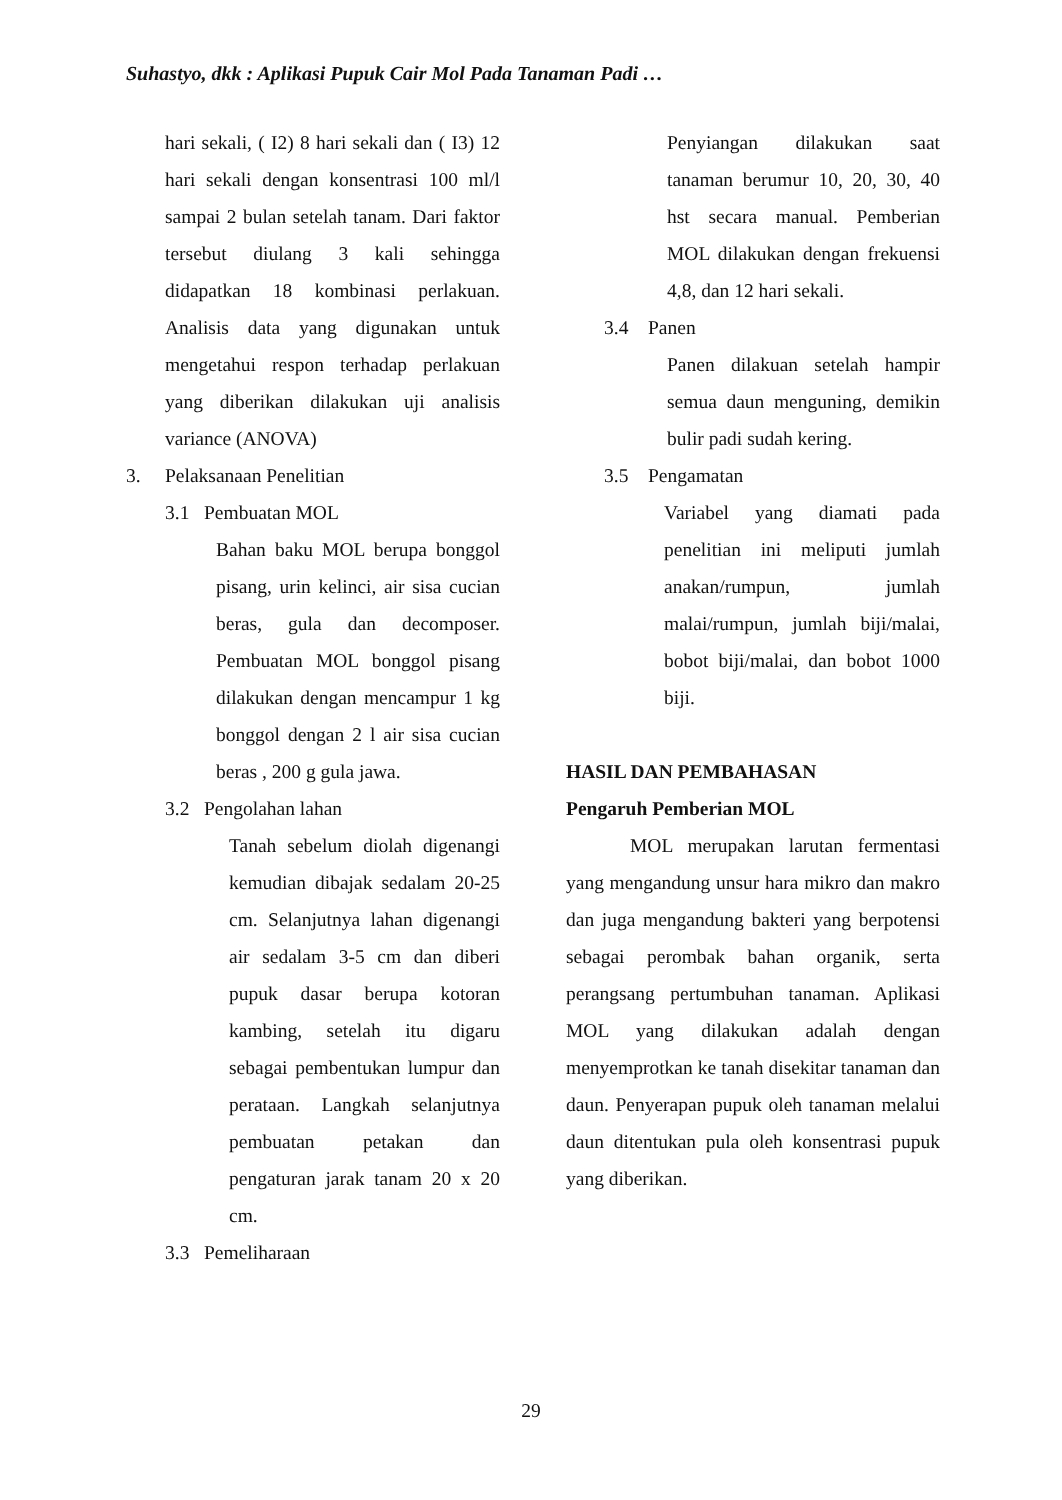Suhastyo, dkk : Aplikasi Pupuk Cair Mol Pada Tanaman Padi …
hari sekali, ( I2) 8 hari sekali dan ( I3) 12 hari sekali dengan konsentrasi 100 ml/l sampai 2 bulan setelah tanam. Dari faktor tersebut diulang 3 kali sehingga didapatkan 18 kombinasi perlakuan. Analisis data yang digunakan untuk mengetahui respon terhadap perlakuan yang diberikan dilakukan uji analisis variance (ANOVA)
3. Pelaksanaan Penelitian
3.1 Pembuatan MOL
Bahan baku MOL berupa bonggol pisang, urin kelinci, air sisa cucian beras, gula dan decomposer. Pembuatan MOL bonggol pisang dilakukan dengan mencampur 1 kg bonggol dengan 2 l air sisa cucian beras , 200 g gula jawa.
3.2 Pengolahan lahan
Tanah sebelum diolah digenangi kemudian dibajak sedalam 20-25 cm. Selanjutnya lahan digenangi air sedalam 3-5 cm dan diberi pupuk dasar berupa kotoran kambing, setelah itu digaru sebagai pembentukan lumpur dan perataan. Langkah selanjutnya pembuatan petakan dan pengaturan jarak tanam 20 x 20 cm.
3.3 Pemeliharaan
Penyiangan dilakukan saat tanaman berumur 10, 20, 30, 40 hst secara manual. Pemberian MOL dilakukan dengan frekuensi 4,8, dan 12 hari sekali.
3.4 Panen
Panen dilakuan setelah hampir semua daun menguning, demikin bulir padi sudah kering.
3.5 Pengamatan
Variabel yang diamati pada penelitian ini meliputi jumlah anakan/rumpun, jumlah malai/rumpun, jumlah biji/malai, bobot biji/malai, dan bobot 1000 biji.
HASIL DAN PEMBAHASAN
Pengaruh Pemberian MOL
MOL merupakan larutan fermentasi yang mengandung unsur hara mikro dan makro dan juga mengandung bakteri yang berpotensi sebagai perombak bahan organik, serta perangsang pertumbuhan tanaman. Aplikasi MOL yang dilakukan adalah dengan menyemprotkan ke tanah disekitar tanaman dan daun. Penyerapan pupuk oleh tanaman melalui daun ditentukan pula oleh konsentrasi pupuk yang diberikan.
29